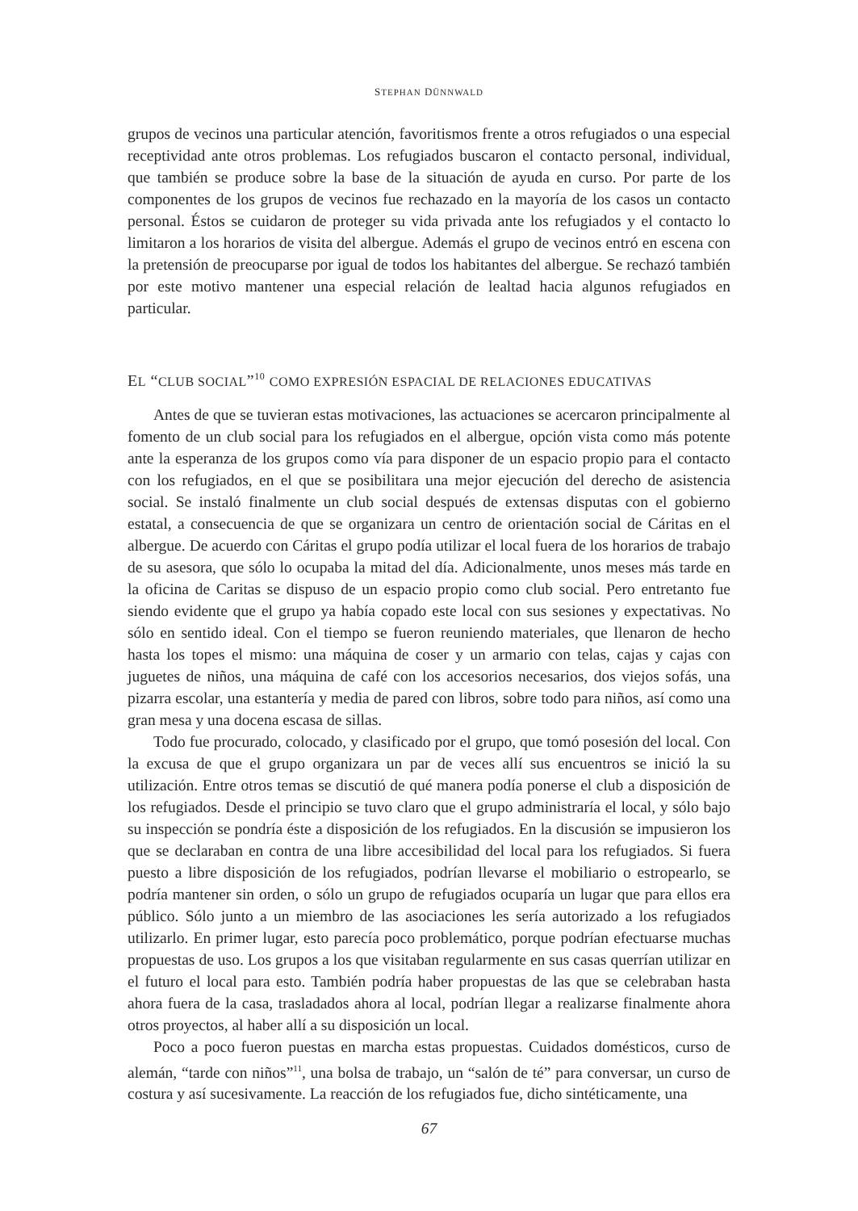STEPHAN DÜNNWALD
grupos de vecinos una particular atención, favoritismos frente a otros refugiados o una especial receptividad ante otros problemas. Los refugiados buscaron el contacto personal, individual, que también se produce sobre la base de la situación de ayuda en curso. Por parte de los componentes de los grupos de vecinos fue rechazado en la mayoría de los casos un contacto personal. Éstos se cuidaron de proteger su vida privada ante los refugiados y el contacto lo limitaron a los horarios de visita del albergue. Además el grupo de vecinos entró en escena con la pretensión de preocuparse por igual de todos los habitantes del albergue. Se rechazó también por este motivo mantener una especial relación de lealtad hacia algunos refugiados en particular.
EL “CLUB SOCIAL”<sup>10</sup> COMO EXPRESIÓN ESPACIAL DE RELACIONES EDUCATIVAS
Antes de que se tuvieran estas motivaciones, las actuaciones se acercaron principalmente al fomento de un club social para los refugiados en el albergue, opción vista como más potente ante la esperanza de los grupos como vía para disponer de un espacio propio para el contacto con los refugiados, en el que se posibilitara una mejor ejecución del derecho de asistencia social. Se instaló finalmente un club social después de extensas disputas con el gobierno estatal, a consecuencia de que se organizara un centro de orientación social de Cáritas en el albergue. De acuerdo con Cáritas el grupo podía utilizar el local fuera de los horarios de trabajo de su asesora, que sólo lo ocupaba la mitad del día. Adicionalmente, unos meses más tarde en la oficina de Caritas se dispuso de un espacio propio como club social. Pero entretanto fue siendo evidente que el grupo ya había copado este local con sus sesiones y expectativas. No sólo en sentido ideal. Con el tiempo se fueron reuniendo materiales, que llenaron de hecho hasta los topes el mismo: una máquina de coser y un armario con telas, cajas y cajas con juguetes de niños, una máquina de café con los accesorios necesarios, dos viejos sofás, una pizarra escolar, una estantería y media de pared con libros, sobre todo para niños, así como una gran mesa y una docena escasa de sillas.
Todo fue procurado, colocado, y clasificado por el grupo, que tomó posesión del local. Con la excusa de que el grupo organizara un par de veces allí sus encuentros se inició la su utilización. Entre otros temas se discutió de qué manera podía ponerse el club a disposición de los refugiados. Desde el principio se tuvo claro que el grupo administraría el local, y sólo bajo su inspección se pondría éste a disposición de los refugiados. En la discusión se impusieron los que se declaraban en contra de una libre accesibilidad del local para los refugiados. Si fuera puesto a libre disposición de los refugiados, podrían llevarse el mobiliario o estropearlo, se podría mantener sin orden, o sólo un grupo de refugiados ocuparía un lugar que para ellos era público. Sólo junto a un miembro de las asociaciones les sería autorizado a los refugiados utilizarlo. En primer lugar, esto parecía poco problemático, porque podrían efectuarse muchas propuestas de uso. Los grupos a los que visitaban regularmente en sus casas querrían utilizar en el futuro el local para esto. También podría haber propuestas de las que se celebraban hasta ahora fuera de la casa, trasladados ahora al local, podrían llegar a realizarse finalmente ahora otros proyectos, al haber allí a su disposición un local.
Poco a poco fueron puestas en marcha estas propuestas. Cuidados domésticos, curso de alemán, “tarde con niños”<sup>11</sup>, una bolsa de trabajo, un “salón de té” para conversar, un curso de costura y así sucesivamente. La reacción de los refugiados fue, dicho sintéticamente, una
67